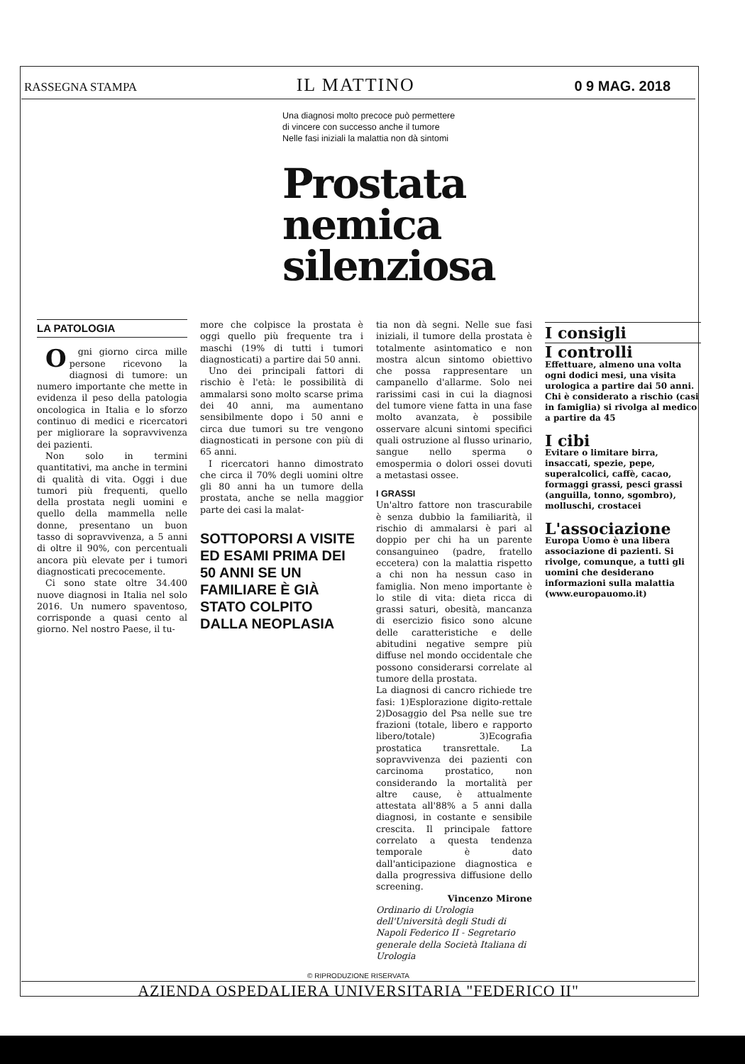RASSEGNA STAMPA IL MATTINO 0 9 MAG. 2018
Una diagnosi molto precoce può permettere
di vincere con successo anche il tumore
Nelle fasi iniziali la malattia non dà sintomi
Prostata
nemica
silenziosa
LA PATOLOGIA
Ogni giorno circa mille persone ricevono la diagnosi di tumore: un numero importante che mette in evidenza il peso della patologia oncologica in Italia e lo sforzo continuo di medici e ricercatori per migliorare la sopravvivenza dei pazienti.
Non solo in termini quantitativi, ma anche in termini di qualità di vita. Oggi i due tumori più frequenti, quello della prostata negli uomini e quello della mammella nelle donne, presentano un buon tasso di sopravvivenza, a 5 anni di oltre il 90%, con percentuali ancora più elevate per i tumori diagnosticati precocemente.
Ci sono state oltre 34.400 nuove diagnosi in Italia nel solo 2016. Un numero spaventoso, corrisponde a quasi cento al giorno. Nel nostro Paese, il tu-
more che colpisce la prostata è oggi quello più frequente tra i maschi (19% di tutti i tumori diagnosticati) a partire dai 50 anni.
Uno dei principali fattori di rischio è l'età: le possibilità di ammalarsi sono molto scarse prima dei 40 anni, ma aumentano sensibilmente dopo i 50 anni e circa due tumori su tre vengono diagnosticati in persone con più di 65 anni.
I ricercatori hanno dimostrato che circa il 70% degli uomini oltre gli 80 anni ha un tumore della prostata, anche se nella maggior parte dei casi la malat-
SOTTOPORSI A VISITE ED ESAMI PRIMA DEI 50 ANNI SE UN FAMILIARE È GIÀ STATO COLPITO DALLA NEOPLASIA
tia non dà segni. Nelle sue fasi iniziali, il tumore della prostata è totalmente asintomatico e non mostra alcun sintomo obiettivo che possa rappresentare un campanello d'allarme. Solo nei rarissimi casi in cui la diagnosi del tumore viene fatta in una fase molto avanzata, è possibile osservare alcuni sintomi specifici quali ostruzione al flusso urinario, sangue nello sperma o emospermia o dolori ossei dovuti a metastasi ossee.
I GRASSI
Un'altro fattore non trascurabile è senza dubbio la familiarità, il rischio di ammalarsi è pari al doppio per chi ha un parente consanguineo (padre, fratello eccetera) con la malattia rispetto a chi non ha nessun caso in famiglia. Non meno importante è lo stile di vita: dieta ricca di grassi saturi, obesità, mancanza di esercizio fisico sono alcune delle caratteristiche e delle abitudini negative sempre più diffuse nel mondo occidentale che possono considerarsi correlate al tumore della prostata.
La diagnosi di cancro richiede tre fasi: 1)Esplorazione digito-rettale 2)Dosaggio del Psa nelle sue tre frazioni (totale, libero e rapporto libero/totale) 3)Ecografia prostatica transrettale. La sopravvivenza dei pazienti con carcinoma prostatico, non considerando la mortalità per altre cause, è attualmente attestata all'88% a 5 anni dalla diagnosi, in costante e sensibile crescita. Il principale fattore correlato a questa tendenza temporale è dato dall'anticipazione diagnostica e dalla progressiva diffusione dello screening.
Vincenzo Mirone
Ordinario di Urologia dell'Università degli Studi di Napoli Federico II - Segretario generale della Società Italiana di Urologia
I consigli
I controlli
Effettuare, almeno una volta ogni dodici mesi, una visita urologica a partire dai 50 anni. Chi è considerato a rischio (casi in famiglia) si rivolga al medico a partire da 45
I cibi
Evitare o limitare birra, insaccati, spezie, pepe, superalcolici, caffè, cacao, formaggi grassi, pesci grassi (anguilla, tonno, sgombro), molluschi, crostacei
L'associazione
Europa Uomo è una libera associazione di pazienti. Si rivolge, comunque, a tutti gli uomini che desiderano informazioni sulla malattia (www.europauomo.it)
© RIPRODUZIONE RISERVATA
AZIENDA OSPEDALIERA UNIVERSITARIA "FEDERICO II"